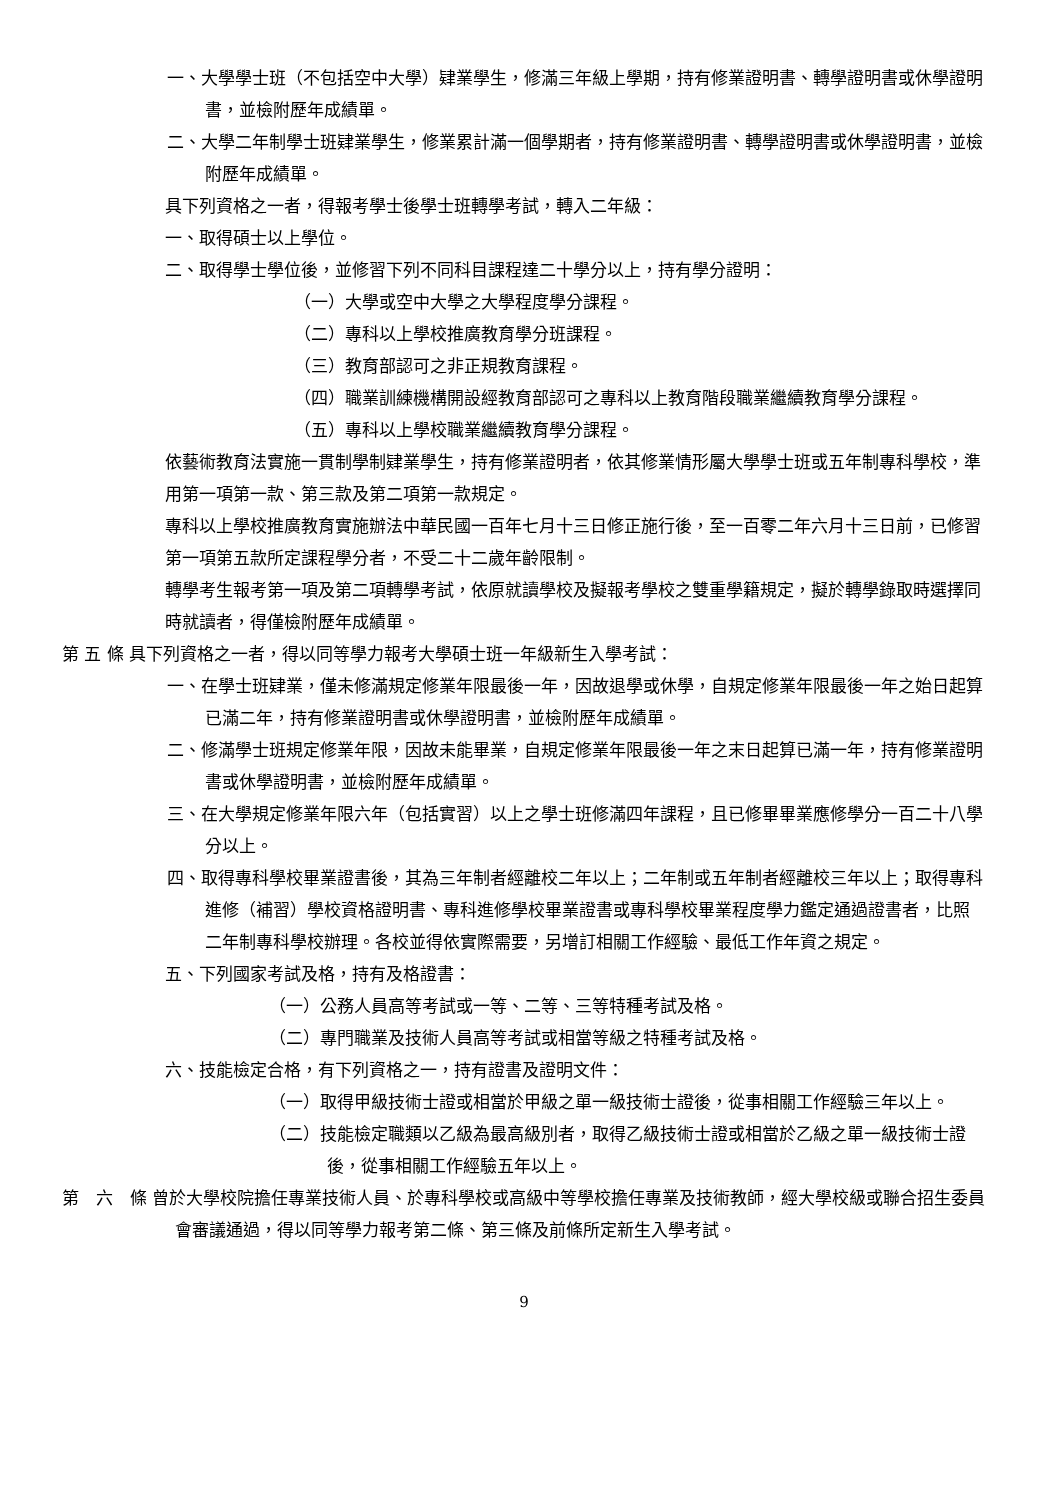一、大學學士班（不包括空中大學）肄業學生，修滿三年級上學期，持有修業證明書、轉學證明書或休學證明書，並檢附歷年成績單。
二、大學二年制學士班肄業學生，修業累計滿一個學期者，持有修業證明書、轉學證明書或休學證明書，並檢附歷年成績單。
具下列資格之一者，得報考學士後學士班轉學考試，轉入二年級：
一、取得碩士以上學位。
二、取得學士學位後，並修習下列不同科目課程達二十學分以上，持有學分證明：
（一）大學或空中大學之大學程度學分課程。
（二）專科以上學校推廣教育學分班課程。
（三）教育部認可之非正規教育課程。
（四）職業訓練機構開設經教育部認可之專科以上教育階段職業繼續教育學分課程。
（五）專科以上學校職業繼續教育學分課程。
依藝術教育法實施一貫制學制肄業學生，持有修業證明者，依其修業情形屬大學學士班或五年制專科學校，準用第一項第一款、第三款及第二項第一款規定。
專科以上學校推廣教育實施辦法中華民國一百年七月十三日修正施行後，至一百零二年六月十三日前，已修習第一項第五款所定課程學分者，不受二十二歲年齡限制。
轉學考生報考第一項及第二項轉學考試，依原就讀學校及擬報考學校之雙重學籍規定，擬於轉學錄取時選擇同時就讀者，得僅檢附歷年成績單。
第 五 條 具下列資格之一者，得以同等學力報考大學碩士班一年級新生入學考試：
一、在學士班肄業，僅未修滿規定修業年限最後一年，因故退學或休學，自規定修業年限最後一年之始日起算已滿二年，持有修業證明書或休學證明書，並檢附歷年成績單。
二、修滿學士班規定修業年限，因故未能畢業，自規定修業年限最後一年之末日起算已滿一年，持有修業證明書或休學證明書，並檢附歷年成績單。
三、在大學規定修業年限六年（包括實習）以上之學士班修滿四年課程，且已修畢畢業應修學分一百二十八學分以上。
四、取得專科學校畢業證書後，其為三年制者經離校二年以上；二年制或五年制者經離校三年以上；取得專科進修（補習）學校資格證明書、專科進修學校畢業證書或專科學校畢業程度學力鑑定通過證書者，比照二年制專科學校辦理。各校並得依實際需要，另增訂相關工作經驗、最低工作年資之規定。
五、下列國家考試及格，持有及格證書：
（一）公務人員高等考試或一等、二等、三等特種考試及格。
（二）專門職業及技術人員高等考試或相當等級之特種考試及格。
六、技能檢定合格，有下列資格之一，持有證書及證明文件：
（一）取得甲級技術士證或相當於甲級之單一級技術士證後，從事相關工作經驗三年以上。
（二）技能檢定職類以乙級為最高級別者，取得乙級技術士證或相當於乙級之單一級技術士證後，從事相關工作經驗五年以上。
第　六　條 曾於大學校院擔任專業技術人員、於專科學校或高級中等學校擔任專業及技術教師，經大學校級或聯合招生委員會審議通過，得以同等學力報考第二條、第三條及前條所定新生入學考試。
9